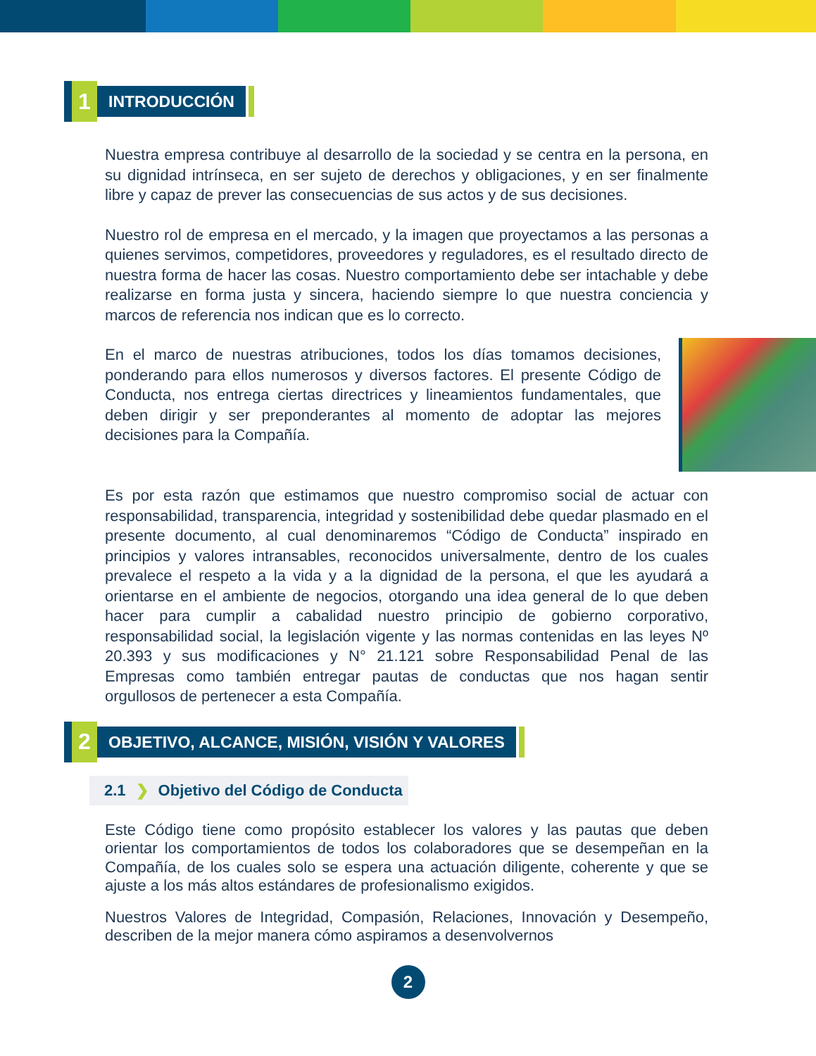1
INTRODUCCIÓN
Nuestra empresa contribuye al desarrollo de la sociedad y se centra en la persona, en su dignidad intrínseca, en ser sujeto de derechos y obligaciones, y en ser finalmente libre y capaz de prever las consecuencias de sus actos y de sus decisiones.
Nuestro rol de empresa en el mercado, y la imagen que proyectamos a las personas a quienes servimos, competidores, proveedores y reguladores, es el resultado directo de nuestra forma de hacer las cosas. Nuestro comportamiento debe ser intachable y debe realizarse en forma justa y sincera, haciendo siempre lo que nuestra conciencia y marcos de referencia nos indican que es lo correcto.
En el marco de nuestras atribuciones, todos los días tomamos decisiones, ponderando para ellos numerosos y diversos factores. El presente Código de Conducta, nos entrega ciertas directrices y lineamientos fundamentales, que deben dirigir y ser preponderantes al momento de adoptar las mejores decisiones para la Compañía.
Es por esta razón que estimamos que nuestro compromiso social de actuar con responsabilidad, transparencia, integridad y sostenibilidad debe quedar plasmado en el presente documento, al cual denominaremos “Código de Conducta” inspirado en principios y valores intransables, reconocidos universalmente, dentro de los cuales prevalece el respeto a la vida y a la dignidad de la persona, el que les ayudará a orientarse en el ambiente de negocios, otorgando una idea general de lo que deben hacer para cumplir a cabalidad nuestro principio de gobierno corporativo, responsabilidad social, la legislación vigente y las normas contenidas en las leyes Nº 20.393 y sus modificaciones y N° 21.121 sobre Responsabilidad Penal de las Empresas como también entregar pautas de conductas que nos hagan sentir orgullosos de pertenecer a esta Compañía.
2
OBJETIVO, ALCANCE, MISIÓN, VISIÓN Y VALORES
2.1 ❯ Objetivo del Código de Conducta
Este Código tiene como propósito establecer los valores y las pautas que deben orientar los comportamientos de todos los colaboradores que se desempeñan en la Compañía, de los cuales solo se espera una actuación diligente, coherente y que se ajuste a los más altos estándares de profesionalismo exigidos.
Nuestros Valores de Integridad, Compasión, Relaciones, Innovación y Desempeño, describen de la mejor manera cómo aspiramos a desenvolvernos
2